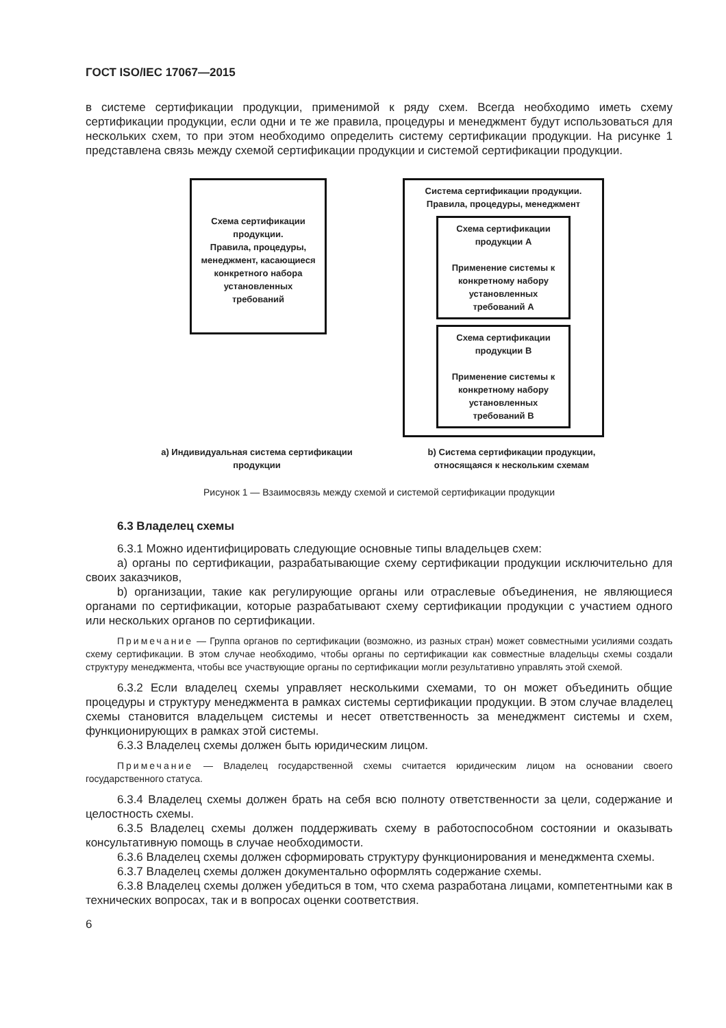ГОСТ ISO/IEC 17067—2015
в системе сертификации продукции, применимой к ряду схем. Всегда необходимо иметь схему сертификации продукции, если одни и те же правила, процедуры и менеджмент будут использоваться для нескольких схем, то при этом необходимо определить систему сертификации продукции. На рисунке 1 представлена связь между схемой сертификации продукции и системой сертификации продукции.
Схема сертификации продукции.
Правила, процедуры, менеджмент, касающиеся конкретного набора установленных требований
Система сертификации продукции.
Правила, процедуры, менеджмент
Схема сертификации продукции A
Применение системы к конкретному набору установленных требований A
Схема сертификации продукции B
Применение системы к конкретному набору установленных требований B
a) Индивидуальная система сертификации продукции
b) Система сертификации продукции, относящаяся к нескольким схемам
Рисунок 1 — Взаимосвязь между схемой и системой сертификации продукции
6.3 Владелец схемы
6.3.1 Можно идентифицировать следующие основные типы владельцев схем:
a) органы по сертификации, разрабатывающие схему сертификации продукции исключительно для своих заказчиков,
b) организации, такие как регулирующие органы или отраслевые объединения, не являющиеся органами по сертификации, которые разрабатывают схему сертификации продукции с участием одного или нескольких органов по сертификации.
Примечание — Группа органов по сертификации (возможно, из разных стран) может совместными усилиями создать схему сертификации. В этом случае необходимо, чтобы органы по сертификации как совместные владельцы схемы создали структуру менеджмента, чтобы все участвующие органы по сертификации могли результативно управлять этой схемой.
6.3.2 Если владелец схемы управляет несколькими схемами, то он может объединить общие процедуры и структуру менеджмента в рамках системы сертификации продукции. В этом случае владелец схемы становится владельцем системы и несет ответственность за менеджмент системы и схем, функционирующих в рамках этой системы.
6.3.3 Владелец схемы должен быть юридическим лицом.
Примечание — Владелец государственной схемы считается юридическим лицом на основании своего государственного статуса.
6.3.4 Владелец схемы должен брать на себя всю полноту ответственности за цели, содержание и целостность схемы.
6.3.5 Владелец схемы должен поддерживать схему в работоспособном состоянии и оказывать консультативную помощь в случае необходимости.
6.3.6 Владелец схемы должен сформировать структуру функционирования и менеджмента схемы.
6.3.7 Владелец схемы должен документально оформлять содержание схемы.
6.3.8 Владелец схемы должен убедиться в том, что схема разработана лицами, компетентными как в технических вопросах, так и в вопросах оценки соответствия.
6